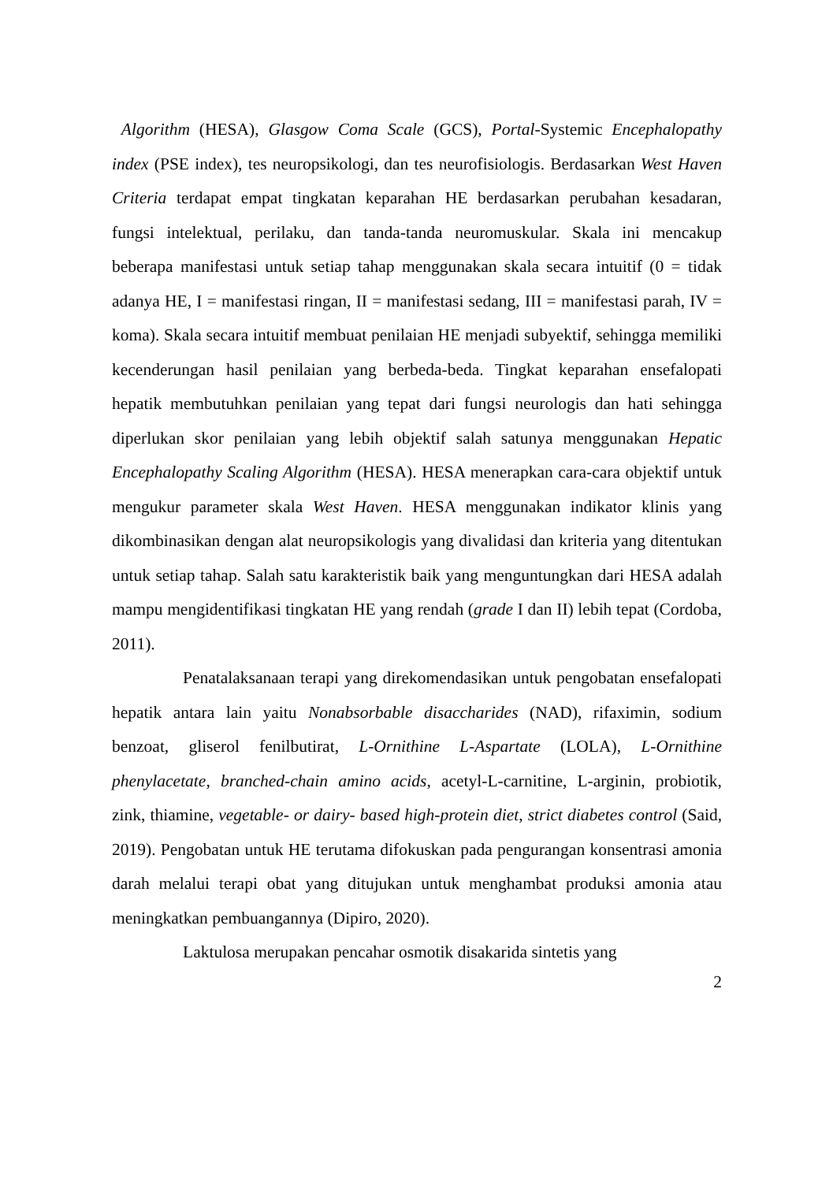Algorithm (HESA), Glasgow Coma Scale (GCS), Portal-Systemic Encephalopathy index (PSE index), tes neuropsikologi, dan tes neurofisiologis. Berdasarkan West Haven Criteria terdapat empat tingkatan keparahan HE berdasarkan perubahan kesadaran, fungsi intelektual, perilaku, dan tanda-tanda neuromuskular. Skala ini mencakup beberapa manifestasi untuk setiap tahap menggunakan skala secara intuitif (0 = tidak adanya HE, I = manifestasi ringan, II = manifestasi sedang, III = manifestasi parah, IV = koma). Skala secara intuitif membuat penilaian HE menjadi subyektif, sehingga memiliki kecenderungan hasil penilaian yang berbeda-beda. Tingkat keparahan ensefalopati hepatik membutuhkan penilaian yang tepat dari fungsi neurologis dan hati sehingga diperlukan skor penilaian yang lebih objektif salah satunya menggunakan Hepatic Encephalopathy Scaling Algorithm (HESA). HESA menerapkan cara-cara objektif untuk mengukur parameter skala West Haven. HESA menggunakan indikator klinis yang dikombinasikan dengan alat neuropsikologis yang divalidasi dan kriteria yang ditentukan untuk setiap tahap. Salah satu karakteristik baik yang menguntungkan dari HESA adalah mampu mengidentifikasi tingkatan HE yang rendah (grade I dan II) lebih tepat (Cordoba, 2011).
Penatalaksanaan terapi yang direkomendasikan untuk pengobatan ensefalopati hepatik antara lain yaitu Nonabsorbable disaccharides (NAD), rifaximin, sodium benzoat, gliserol fenilbutirat, L-Ornithine L-Aspartate (LOLA), L-Ornithine phenylacetate, branched-chain amino acids, acetyl-L-carnitine, L-arginin, probiotik, zink, thiamine, vegetable- or dairy- based high-protein diet, strict diabetes control (Said, 2019). Pengobatan untuk HE terutama difokuskan pada pengurangan konsentrasi amonia darah melalui terapi obat yang ditujukan untuk menghambat produksi amonia atau meningkatkan pembuangannya (Dipiro, 2020).
Laktulosa merupakan pencahar osmotik disakarida sintetis yang
2